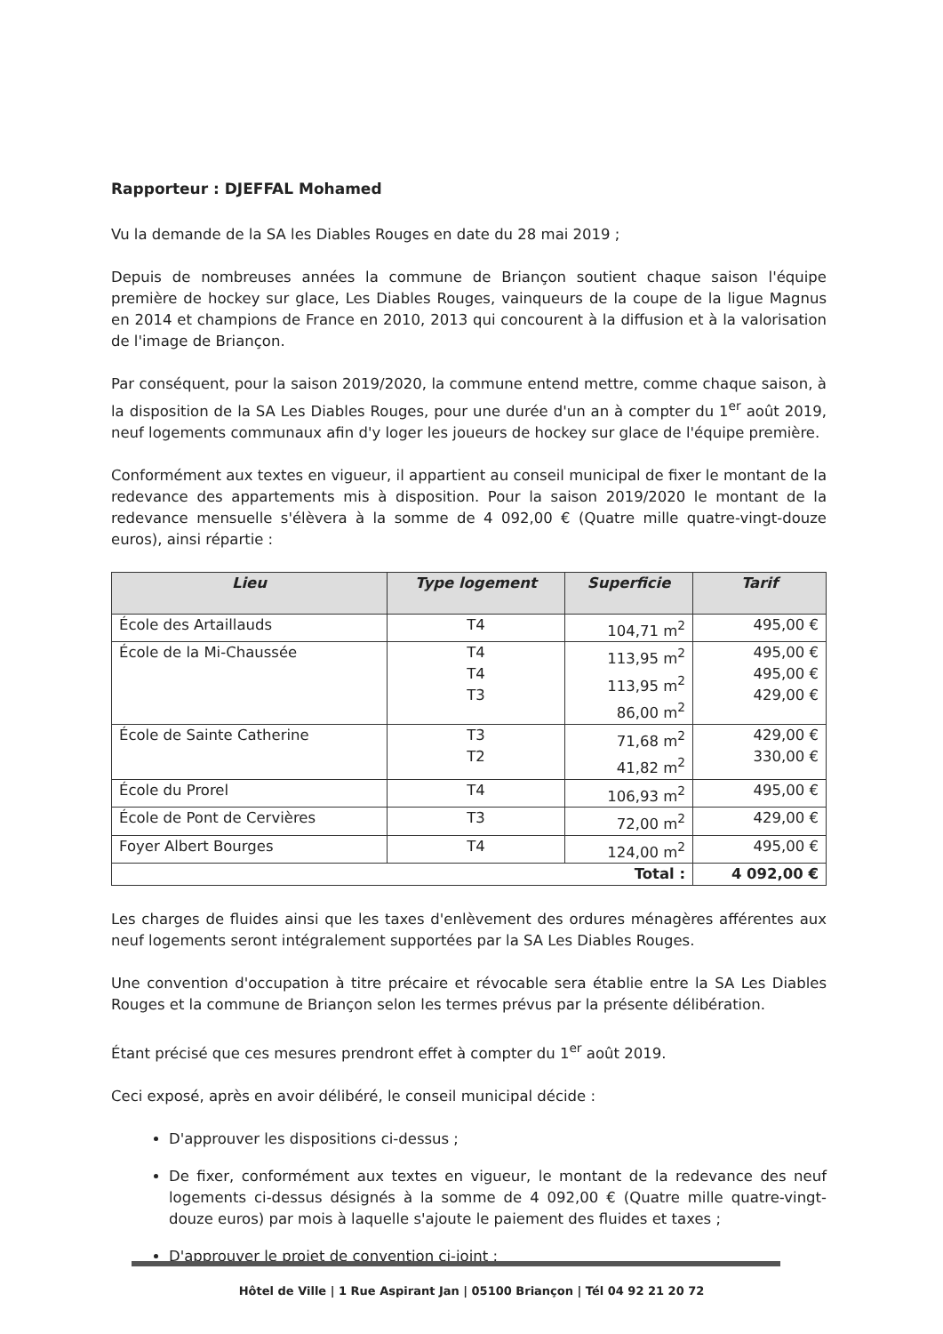Rapporteur : DJEFFAL Mohamed
Vu la demande de la SA les Diables Rouges en date du 28 mai 2019 ;
Depuis de nombreuses années la commune de Briançon soutient chaque saison l'équipe première de hockey sur glace, Les Diables Rouges, vainqueurs de la coupe de la ligue Magnus en 2014 et champions de France en 2010, 2013 qui concourent à la diffusion et à la valorisation de l'image de Briançon.
Par conséquent, pour la saison 2019/2020, la commune entend mettre, comme chaque saison, à la disposition de la SA Les Diables Rouges, pour une durée d'un an à compter du 1<sup>er</sup> août 2019, neuf logements communaux afin d'y loger les joueurs de hockey sur glace de l'équipe première.
Conformément aux textes en vigueur, il appartient au conseil municipal de fixer le montant de la redevance des appartements mis à disposition. Pour la saison 2019/2020 le montant de la redevance mensuelle s'élèvera à la somme de 4 092,00 € (Quatre mille quatre-vingt-douze euros), ainsi répartie :
| Lieu | Type logement | Superficie | Tarif |
| --- | --- | --- | --- |
| École des Artaillauds | T4 | 104,71 m<sup>2</sup> | 495,00 € |
| École de la Mi-Chaussée | T4 T4 T3 | 113,95 m<sup>2</sup> 113,95 m<sup>2</sup> 86,00 m<sup>2</sup> | 495,00 € 495,00 € 429,00 € |
| École de Sainte Catherine | T3 T2 | 71,68 m<sup>2</sup> 41,82 m<sup>2</sup> | 429,00 € 330,00 € |
| École du Prorel | T4 | 106,93 m<sup>2</sup> | 495,00 € |
| École de Pont de Cervières | T3 | 72,00 m<sup>2</sup> | 429,00 € |
| Foyer Albert Bourges | T4 | 124,00 m<sup>2</sup> | 495,00 € |
| Total : | | | 4 092,00 € |
Les charges de fluides ainsi que les taxes d'enlèvement des ordures ménagères afférentes aux neuf logements seront intégralement supportées par la SA Les Diables Rouges.
Une convention d'occupation à titre précaire et révocable sera établie entre la SA Les Diables Rouges et la commune de Briançon selon les termes prévus par la présente délibération.
Étant précisé que ces mesures prendront effet à compter du 1<sup>er</sup> août 2019.
Ceci exposé, après en avoir délibéré, le conseil municipal décide :
D'approuver les dispositions ci-dessus ;
De fixer, conformément aux textes en vigueur, le montant de la redevance des neuf logements ci-dessus désignés à la somme de 4 092,00 € (Quatre mille quatre-vingt-douze euros) par mois à laquelle s'ajoute le paiement des fluides et taxes ;
D'approuver le projet de convention ci-joint ;
Hôtel de Ville | 1 Rue Aspirant Jan | 05100 Briançon | Tél 04 92 21 20 72